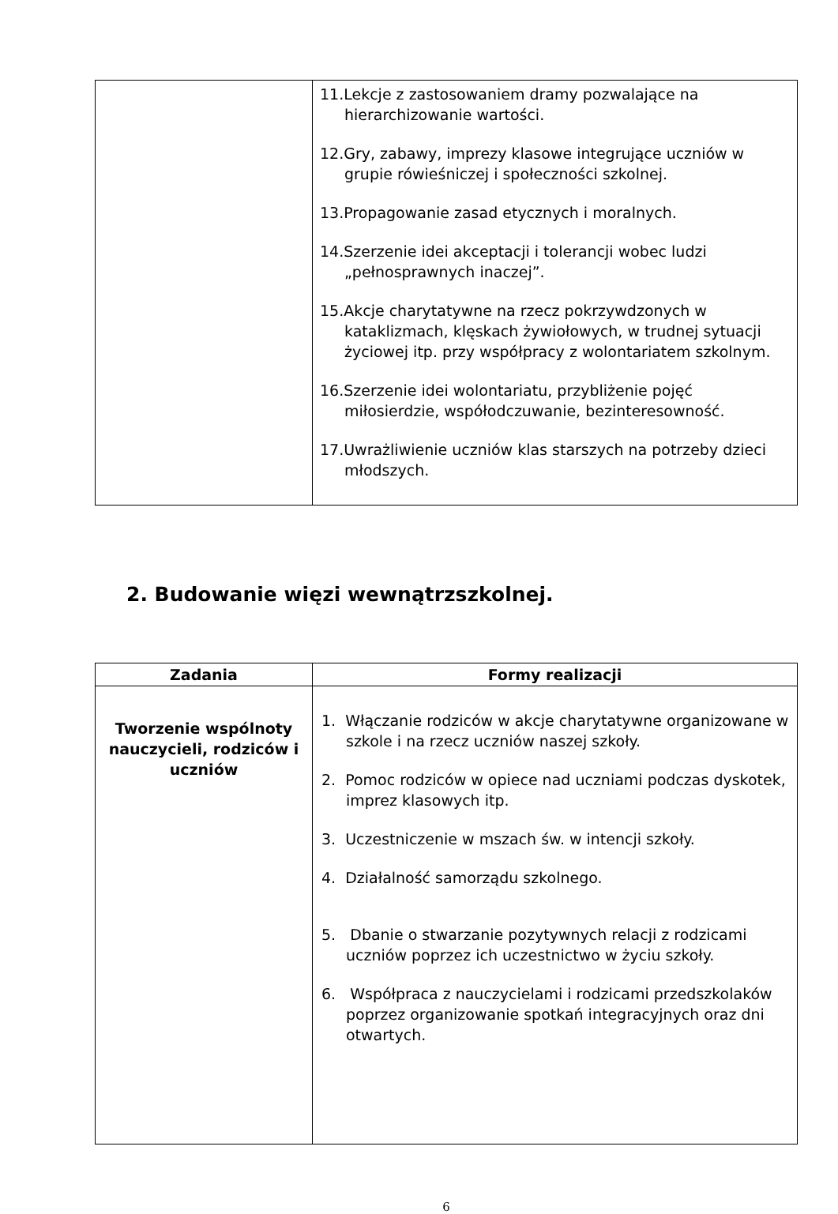| | 11.Lekcje z zastosowaniem dramy pozwalające na hierarchizowanie wartości. 12.Gry, zabawy, imprezy klasowe integrujące uczniów w grupie rówieśniczej i społeczności szkolnej. 13.Propagowanie zasad etycznych i moralnych. 14.Szerzenie idei akceptacji i tolerancji wobec ludzi „pełnosprawnych inaczej”. 15.Akcje charytatywne na rzecz pokrzywdzonych w kataklizmach, klęskach żywiołowych, w trudnej sytuacji życiowej itp. przy współpracy z wolontariatem szkolnym. 16.Szerzenie idei wolontariatu, przybliżenie pojęć miłosierdzie, współodczuwanie, bezinteresowność. 17.Uwrażliwienie uczniów klas starszych na potrzeby dzieci młodszych. |
2. Budowanie więzi wewnątrzszkolnej.
| Zadania | Formy realizacji |
| --- | --- |
| Tworzenie wspólnoty nauczycieli, rodziców i uczniów | 1. Włączanie rodziców w akcje charytatywne organizowane w szkole i na rzecz uczniów naszej szkoły. 2. Pomoc rodziców w opiece nad uczniami podczas dyskotek, imprez klasowych itp. 3. Uczestniczenie w mszach św. w intencji szkoły. 4. Działalność samorządu szkolnego. 5. Dbanie o stwarzanie pozytywnych relacji z rodzicami uczniów poprzez ich uczestnictwo w życiu szkoły. 6. Współpraca z nauczycielami i rodzicami przedszkolaków poprzez organizowanie spotkań integracyjnych oraz dni otwartych. |
6